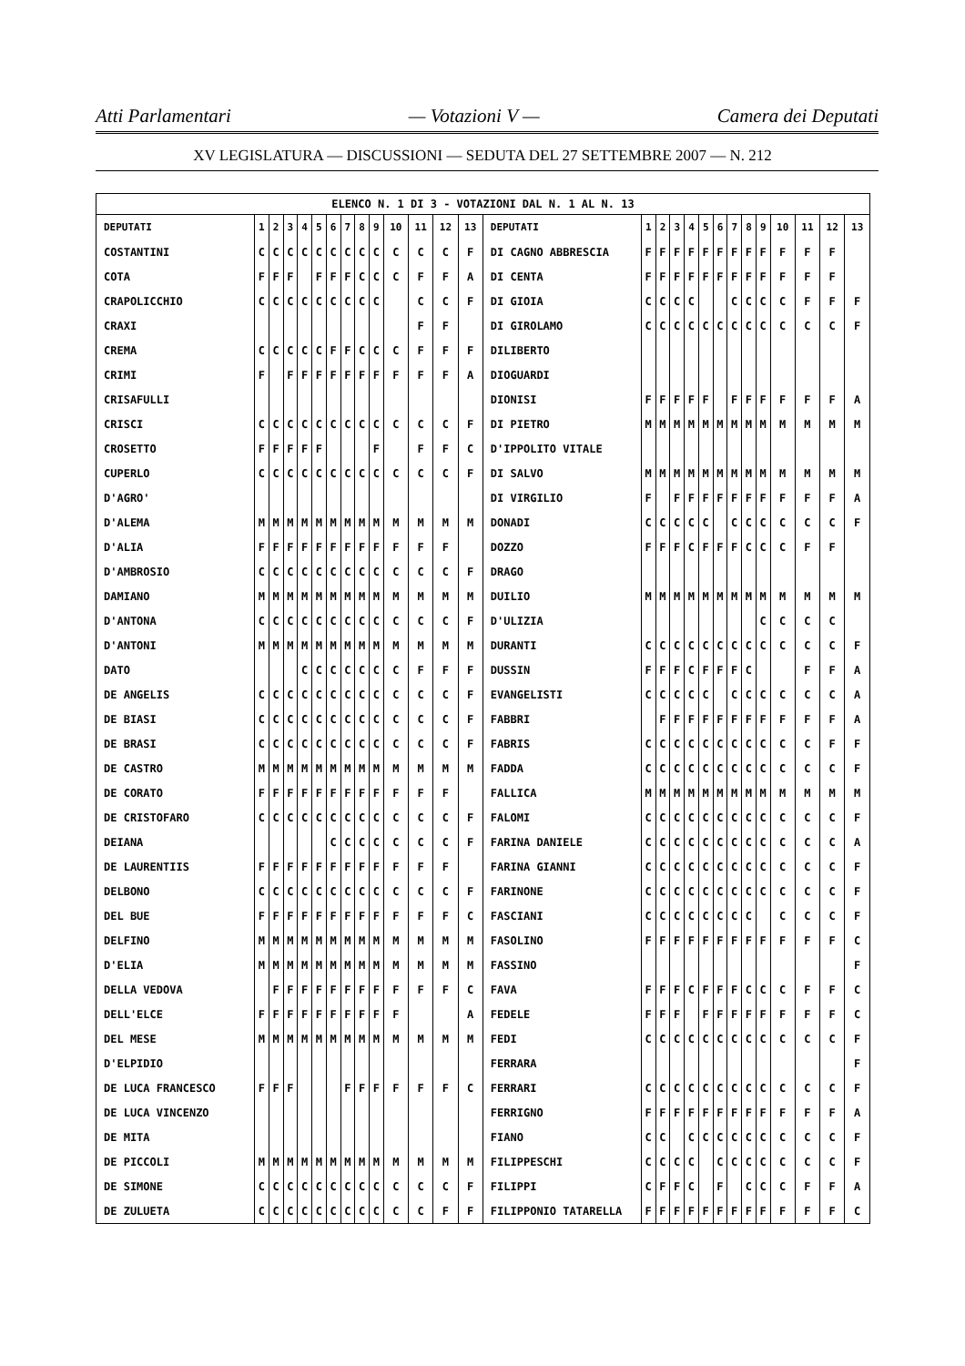Atti Parlamentari — Votazioni V — Camera dei Deputati
XV LEGISLATURA — DISCUSSIONI — SEDUTA DEL 27 SETTEMBRE 2007 — N. 212
| ELENCO N. 1 DI 3 - VOTAZIONI DAL N. 1 AL N. 13 | | | | | | | | | | | | | | | | | | | | | | | | | | | |
| DEPUTATI | 1 | 2 | 3 | 4 | 5 | 6 | 7 | 8 | 9 | 10 | 11 | 12 | 13 | DEPUTATI | 1 | 2 | 3 | 4 | 5 | 6 | 7 | 8 | 9 | 10 | 11 | 12 | 13 |
| COSTANTINI | C | C | C | C | C | C | C | C | C | C | C | C | F | DI CAGNO ABBRESCIA | F | F | F | F | F | F | F | F | F | F | F | F | |
| COTA | F | F | F | | F | F | F | C | C | C | F | F | A | DI CENTA | F | F | F | F | F | F | F | F | F | F | F | F | |
| CRAPOLICCHIO | C | C | C | C | C | C | C | C | C | | C | C | F | DI GIOIA | C | C | C | C | | | C | C | C | C | F | F | F |
| CRAXI | | | | | | | | | | | F | F | | DI GIROLAMO | C | C | C | C | C | C | C | C | C | C | C | C | F |
| CREMA | C | C | C | C | C | F | F | C | C | C | F | F | F | DILIBERTO | | | | | | | | | | | | | |
| CRIMI | F | | F | F | F | F | F | F | F | F | F | F | A | DIOGUARDI | | | | | | | | | | | | | |
| CRISAFULLI | | | | | | | | | | | | | | DIONISI | F | F | F | F | F | | F | F | F | F | F | F | A |
| CRISCI | C | C | C | C | C | C | C | C | C | C | C | C | F | DI PIETRO | M | M | M | M | M | M | M | M | M | M | M | M | M |
| CROSETTO | F | F | F | F | F | | | | F | | F | F | C | D'IPPOLITO VITALE | | | | | | | | | | | | | |
| CUPERLO | C | C | C | C | C | C | C | C | C | C | C | C | F | DI SALVO | M | M | M | M | M | M | M | M | M | M | M | M | M |
| D'AGRO' | | | | | | | | | | | | | | DI VIRGILIO | F | | F | F | F | F | F | F | F | F | F | F | A |
| D'ALEMA | M | M | M | M | M | M | M | M | M | M | M | M | M | DONADI | C | C | C | C | C | | C | C | C | C | C | C | F |
| D'ALIA | F | F | F | F | F | F | F | F | F | F | F | F | | DOZZO | F | F | F | C | F | F | F | C | C | C | F | F | |
| D'AMBROSIO | C | C | C | C | C | C | C | C | C | C | C | C | F | DRAGO | | | | | | | | | | | | | |
| DAMIANO | M | M | M | M | M | M | M | M | M | M | M | M | M | DUILIO | M | M | M | M | M | M | M | M | M | M | M | M | M |
| D'ANTONA | C | C | C | C | C | C | C | C | C | C | C | C | F | D'ULIZIA | | | | | | | | | C | C | C | C | |
| D'ANTONI | M | M | M | M | M | M | M | M | M | M | M | M | M | DURANTI | C | C | C | C | C | C | C | C | C | C | C | C | F |
| DATO | | | | C | C | C | C | C | C | C | F | F | F | DUSSIN | F | F | F | C | F | F | F | C | | | F | F | A |
| DE ANGELIS | C | C | C | C | C | C | C | C | C | C | C | C | F | EVANGELISTI | C | C | C | C | C | | C | C | C | C | C | C | A |
| DE BIASI | C | C | C | C | C | C | C | C | C | C | C | C | F | FABBRI | | F | F | F | F | F | F | F | F | F | F | F | A |
| DE BRASI | C | C | C | C | C | C | C | C | C | C | C | C | F | FABRIS | C | C | C | C | C | C | C | C | C | C | C | F | F |
| DE CASTRO | M | M | M | M | M | M | M | M | M | M | M | M | M | FADDA | C | C | C | C | C | C | C | C | C | C | C | C | F |
| DE CORATO | F | F | F | F | F | F | F | F | F | F | F | F | | FALLICA | M | M | M | M | M | M | M | M | M | M | M | M | M |
| DE CRISTOFARO | C | C | C | C | C | C | C | C | C | C | C | C | F | FALOMI | C | C | C | C | C | C | C | C | C | C | C | C | F |
| DEIANA | | | | | | C | C | C | C | C | C | C | F | FARINA DANIELE | C | C | C | C | C | C | C | C | C | C | C | C | A |
| DE LAURENTIIS | F | F | F | F | F | F | F | F | F | F | F | F | | FARINA GIANNI | C | C | C | C | C | C | C | C | C | C | C | C | F |
| DELBONO | C | C | C | C | C | C | C | C | C | C | C | C | F | FARINONE | C | C | C | C | C | C | C | C | C | C | C | C | F |
| DEL BUE | F | F | F | F | F | F | F | F | F | F | F | F | C | FASCIANI | C | C | C | C | C | C | C | C | | C | C | C | F |
| DELFINO | M | M | M | M | M | M | M | M | M | M | M | M | M | FASOLINO | F | F | F | F | F | F | F | F | F | F | F | F | C |
| D'ELIA | M | M | M | M | M | M | M | M | M | M | M | M | M | FASSINO | | | | | | | | | | | | | F |
| DELLA VEDOVA | | F | F | F | F | F | F | F | F | F | F | F | C | FAVA | F | F | F | C | F | F | F | C | C | C | F | F | C |
| DELL'ELCE | F | F | F | F | F | F | F | F | F | F | | | A | FEDELE | F | F | F | | F | F | F | F | F | F | F | F | C |
| DEL MESE | M | M | M | M | M | M | M | M | M | M | M | M | M | FEDI | C | C | C | C | C | C | C | C | C | C | C | C | F |
| D'ELPIDIO | | | | | | | | | | | | | | FERRARA | | | | | | | | | | | | | F |
| DE LUCA FRANCESCO | F | F | F | | | | F | F | F | F | F | F | C | FERRARI | C | C | C | C | C | C | C | C | C | C | C | C | F |
| DE LUCA VINCENZO | | | | | | | | | | | | | | FERRIGNO | F | F | F | F | F | F | F | F | F | F | F | F | A |
| DE MITA | | | | | | | | | | | | | | FIANO | C | C | | C | C | C | C | C | C | C | C | C | F |
| DE PICCOLI | M | M | M | M | M | M | M | M | M | M | M | M | M | FILIPPESCHI | C | C | C | C | | C | C | C | C | C | C | C | F |
| DE SIMONE | C | C | C | C | C | C | C | C | C | C | C | C | F | FILIPPI | C | F | F | C | | F | | C | C | C | F | F | A |
| DE ZULUETA | C | C | C | C | C | C | C | C | C | C | C | F | F | FILIPPONIO TATARELLA | F | F | F | F | F | F | F | F | F | F | F | F | C |